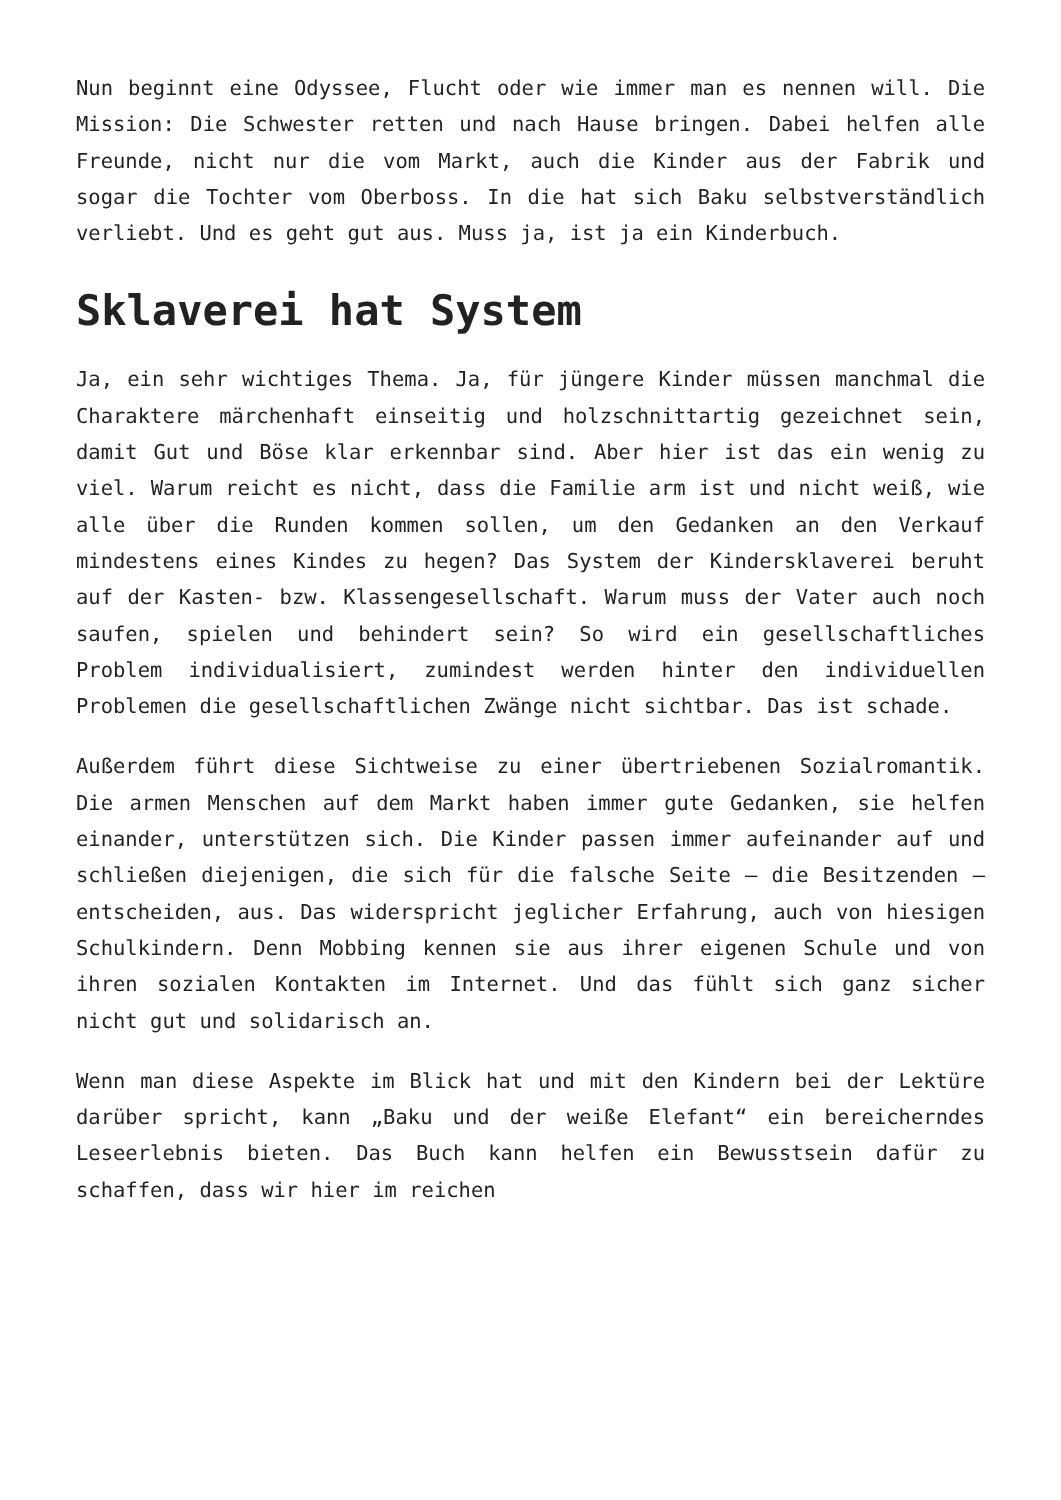Nun beginnt eine Odyssee, Flucht oder wie immer man es nennen will. Die Mission: Die Schwester retten und nach Hause bringen. Dabei helfen alle Freunde, nicht nur die vom Markt, auch die Kinder aus der Fabrik und sogar die Tochter vom Oberboss. In die hat sich Baku selbstverständlich verliebt. Und es geht gut aus. Muss ja, ist ja ein Kinderbuch.
Sklaverei hat System
Ja, ein sehr wichtiges Thema. Ja, für jüngere Kinder müssen manchmal die Charaktere märchenhaft einseitig und holzschnittartig gezeichnet sein, damit Gut und Böse klar erkennbar sind. Aber hier ist das ein wenig zu viel. Warum reicht es nicht, dass die Familie arm ist und nicht weiß, wie alle über die Runden kommen sollen, um den Gedanken an den Verkauf mindestens eines Kindes zu hegen? Das System der Kindersklaverei beruht auf der Kasten- bzw. Klassengesellschaft. Warum muss der Vater auch noch saufen, spielen und behindert sein? So wird ein gesellschaftliches Problem individualisiert, zumindest werden hinter den individuellen Problemen die gesellschaftlichen Zwänge nicht sichtbar. Das ist schade.
Außerdem führt diese Sichtweise zu einer übertriebenen Sozialromantik. Die armen Menschen auf dem Markt haben immer gute Gedanken, sie helfen einander, unterstützen sich. Die Kinder passen immer aufeinander auf und schließen diejenigen, die sich für die falsche Seite – die Besitzenden – entscheiden, aus. Das widerspricht jeglicher Erfahrung, auch von hiesigen Schulkindern. Denn Mobbing kennen sie aus ihrer eigenen Schule und von ihren sozialen Kontakten im Internet. Und das fühlt sich ganz sicher nicht gut und solidarisch an.
Wenn man diese Aspekte im Blick hat und mit den Kindern bei der Lektüre darüber spricht, kann „Baku und der weiße Elefant“ ein bereicherndes Leseerlebnis bieten. Das Buch kann helfen ein Bewusstsein dafür zu schaffen, dass wir hier im reichen